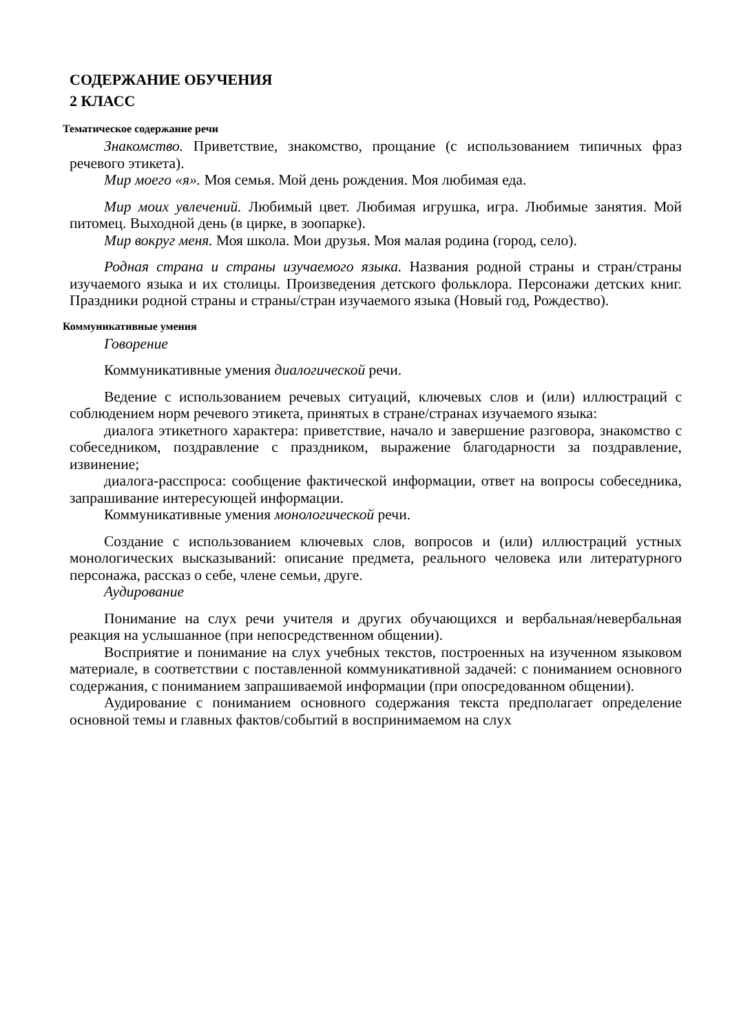СОДЕРЖАНИЕ ОБУЧЕНИЯ
2 КЛАСС
Тематическое содержание речи
Знакомство. Приветствие, знакомство, прощание (с использованием типичных фраз речевого этикета).
Мир моего «я». Моя семья. Мой день рождения. Моя любимая еда.
Мир моих увлечений. Любимый цвет. Любимая игрушка, игра. Любимые занятия. Мой питомец. Выходной день (в цирке, в зоопарке).
Мир вокруг меня. Моя школа. Мои друзья. Моя малая родина (город, село).
Родная страна и страны изучаемого языка. Названия родной страны и стран/страны изучаемого языка и их столицы. Произведения детского фольклора. Персонажи детских книг. Праздники родной страны и страны/стран изучаемого языка (Новый год, Рождество).
Коммуникативные умения
Говорение
Коммуникативные умения диалогической речи.
Ведение с использованием речевых ситуаций, ключевых слов и (или) иллюстраций с соблюдением норм речевого этикета, принятых в стране/странах изучаемого языка:
диалога этикетного характера: приветствие, начало и завершение разговора, знакомство с собеседником, поздравление с праздником, выражение благодарности за поздравление, извинение;
диалога-расспроса: сообщение фактической информации, ответ на вопросы собеседника, запрашивание интересующей информации.
Коммуникативные умения монологической речи.
Создание с использованием ключевых слов, вопросов и (или) иллюстраций устных монологических высказываний: описание предмета, реального человека или литературного персонажа, рассказ о себе, члене семьи, друге.
Аудирование
Понимание на слух речи учителя и других обучающихся и вербальная/невербальная реакция на услышанное (при непосредственном общении).
Восприятие и понимание на слух учебных текстов, построенных на изученном языковом материале, в соответствии с поставленной коммуникативной задачей: с пониманием основного содержания, с пониманием запрашиваемой информации (при опосредованном общении).
Аудирование с пониманием основного содержания текста предполагает определение основной темы и главных фактов/событий в воспринимаемом на слух